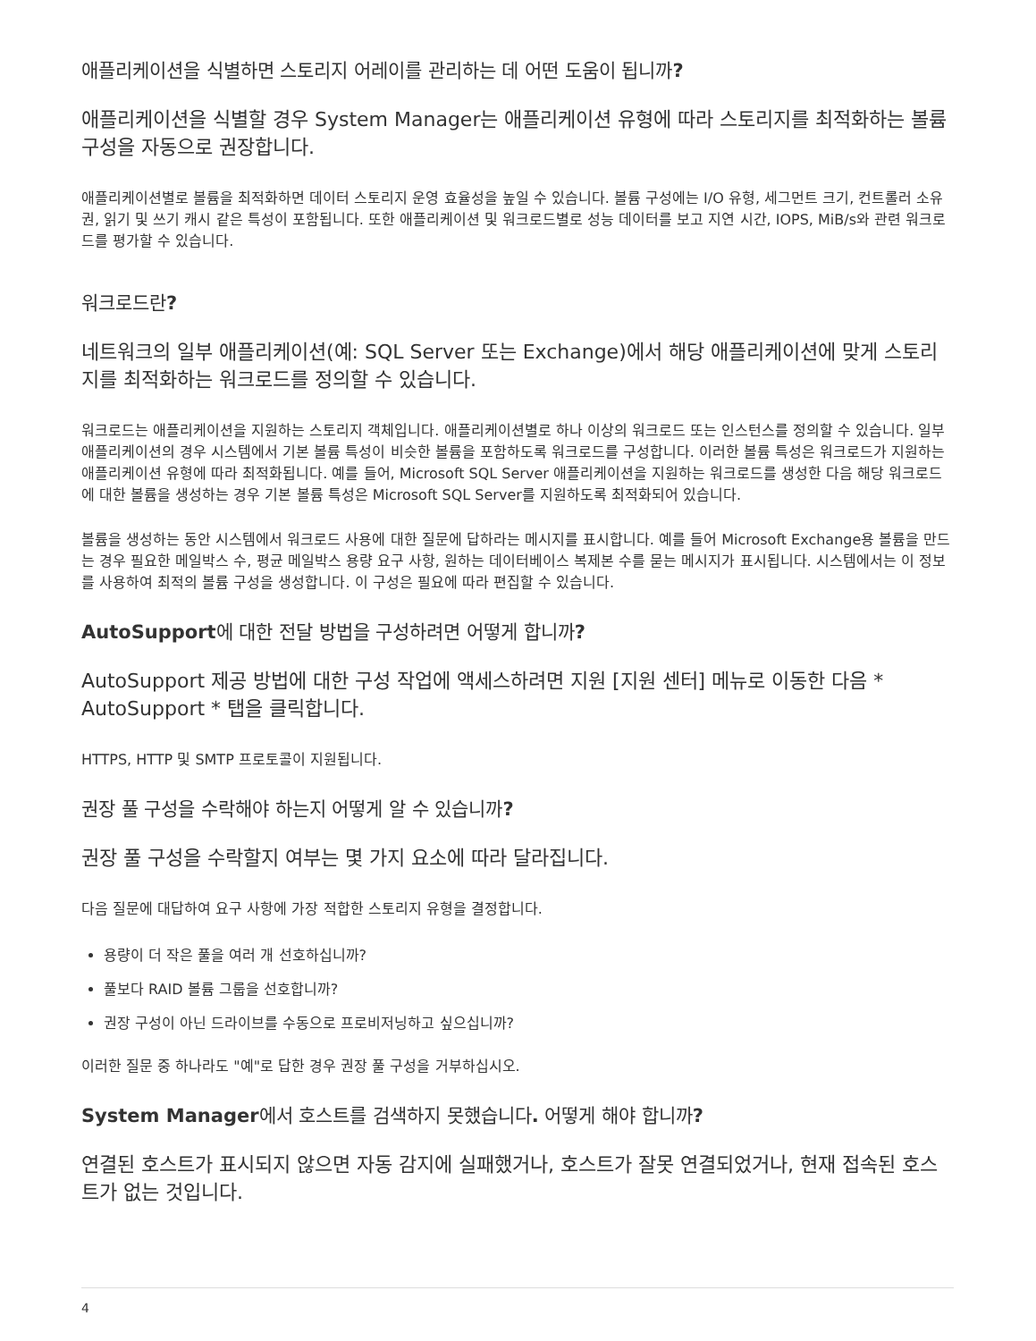애플리케이션을 식별하면 스토리지 어레이를 관리하는 데 어떤 도움이 됩니까?
애플리케이션을 식별할 경우 System Manager는 애플리케이션 유형에 따라 스토리지를 최적화하는 볼륨 구성을 자동으로 권장합니다.
애플리케이션별로 볼륨을 최적화하면 데이터 스토리지 운영 효율성을 높일 수 있습니다. 볼륨 구성에는 I/O 유형, 세그먼트 크기, 컨트롤러 소유권, 읽기 및 쓰기 캐시 같은 특성이 포함됩니다. 또한 애플리케이션 및 워크로드별로 성능 데이터를 보고 지연 시간, IOPS, MiB/s와 관련 워크로드를 평가할 수 있습니다.
워크로드란?
네트워크의 일부 애플리케이션(예: SQL Server 또는 Exchange)에서 해당 애플리케이션에 맞게 스토리지를 최적화하는 워크로드를 정의할 수 있습니다.
워크로드는 애플리케이션을 지원하는 스토리지 객체입니다. 애플리케이션별로 하나 이상의 워크로드 또는 인스턴스를 정의할 수 있습니다. 일부 애플리케이션의 경우 시스템에서 기본 볼륨 특성이 비슷한 볼륨을 포함하도록 워크로드를 구성합니다. 이러한 볼륨 특성은 워크로드가 지원하는 애플리케이션 유형에 따라 최적화됩니다. 예를 들어, Microsoft SQL Server 애플리케이션을 지원하는 워크로드를 생성한 다음 해당 워크로드에 대한 볼륨을 생성하는 경우 기본 볼륨 특성은 Microsoft SQL Server를 지원하도록 최적화되어 있습니다.
볼륨을 생성하는 동안 시스템에서 워크로드 사용에 대한 질문에 답하라는 메시지를 표시합니다. 예를 들어 Microsoft Exchange용 볼륨을 만드는 경우 필요한 메일박스 수, 평균 메일박스 용량 요구 사항, 원하는 데이터베이스 복제본 수를 묻는 메시지가 표시됩니다. 시스템에서는 이 정보를 사용하여 최적의 볼륨 구성을 생성합니다. 이 구성은 필요에 따라 편집할 수 있습니다.
AutoSupport에 대한 전달 방법을 구성하려면 어떻게 합니까?
AutoSupport 제공 방법에 대한 구성 작업에 액세스하려면 지원 [지원 센터] 메뉴로 이동한 다음 * AutoSupport * 탭을 클릭합니다.
HTTPS, HTTP 및 SMTP 프로토콜이 지원됩니다.
권장 풀 구성을 수락해야 하는지 어떻게 알 수 있습니까?
권장 풀 구성을 수락할지 여부는 몇 가지 요소에 따라 달라집니다.
다음 질문에 대답하여 요구 사항에 가장 적합한 스토리지 유형을 결정합니다.
용량이 더 작은 풀을 여러 개 선호하십니까?
풀보다 RAID 볼륨 그룹을 선호합니까?
권장 구성이 아닌 드라이브를 수동으로 프로비저닝하고 싶으십니까?
이러한 질문 중 하나라도 "예"로 답한 경우 권장 풀 구성을 거부하십시오.
System Manager에서 호스트를 검색하지 못했습니다. 어떻게 해야 합니까?
연결된 호스트가 표시되지 않으면 자동 감지에 실패했거나, 호스트가 잘못 연결되었거나, 현재 접속된 호스트가 없는 것입니다.
4